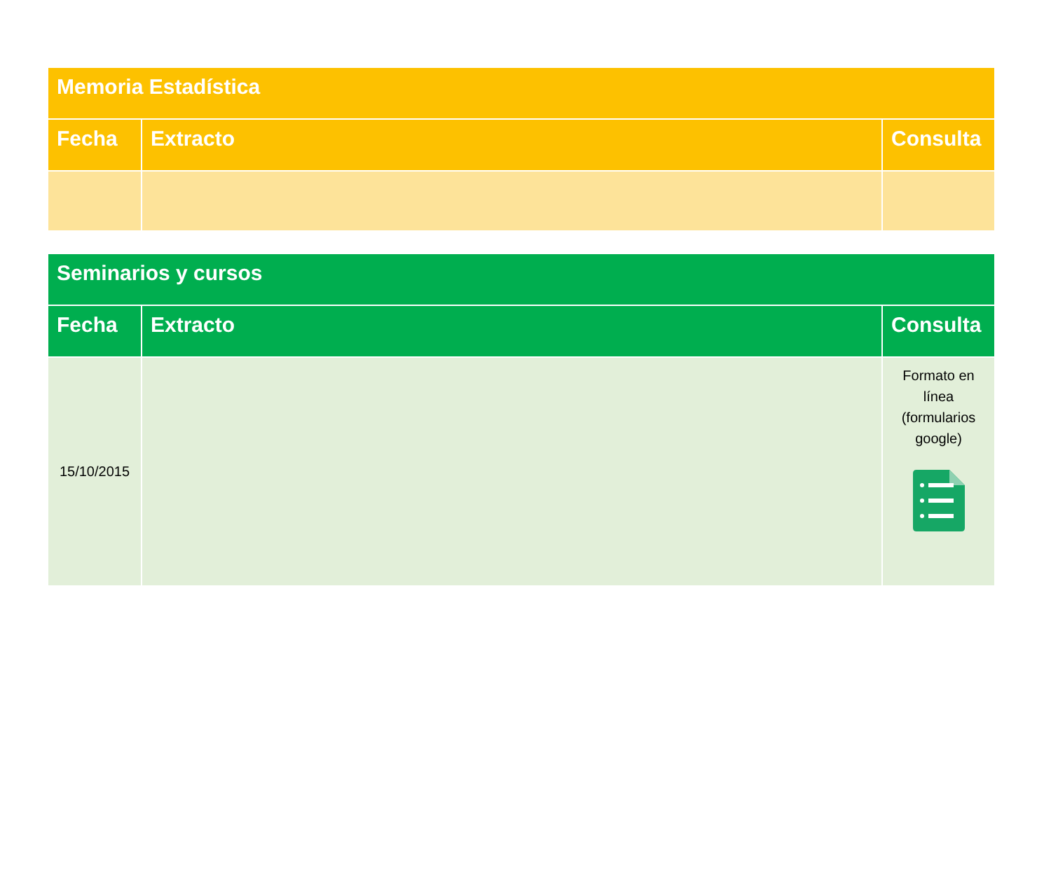| Memoria Estadística | | |
| --- | --- | --- |
| Fecha | Extracto | Consulta |
| Seminarios y cursos | | |
| --- | --- | --- |
| Fecha | Extracto | Consulta |
| 15/10/2015 | | Formato en línea (formularios google) |